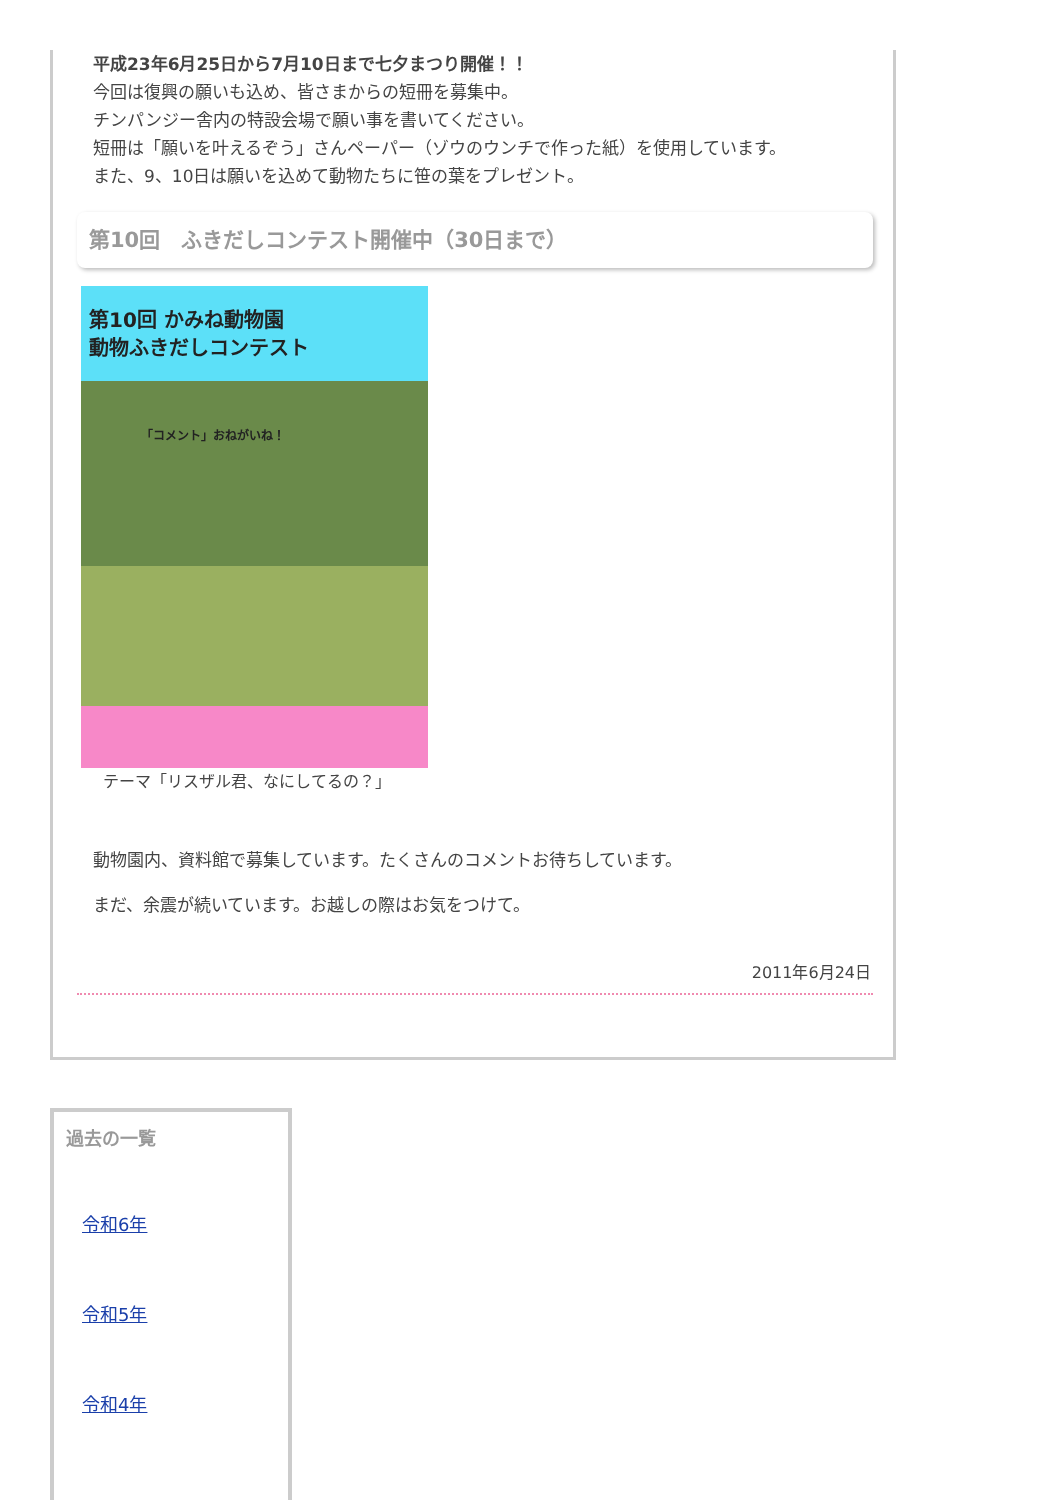平成23年6月25日から7月10日まで七夕まつり開催！！
今回は復興の願いも込め、皆さまからの短冊を募集中。
チンパンジー舎内の特設会場で願い事を書いてください。
短冊は「願いを叶えるぞう」さんペーパー（ゾウのウンチで作った紙）を使用しています。
また、9、10日は願いを込めて動物たちに笹の葉をプレゼント。
第10回　ふきだしコンテスト開催中（30日まで）
第10回 かみね動物園
動物ふきだしコンテスト
「コメント」おねがいね！
テーマ「リスザル君、なにしてるの？」
動物園内、資料館で募集しています。たくさんのコメントお待ちしています。
まだ、余震が続いています。お越しの際はお気をつけて。
2011年6月24日
過去の一覧
令和6年
令和5年
令和4年